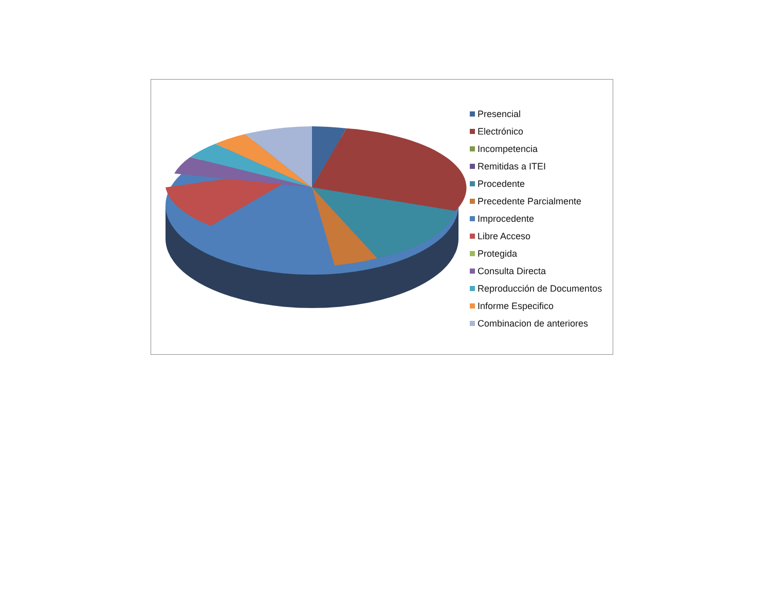Presencial
Electrónico
Incompetencia
Remitidas a ITEI
Procedente
Precedente Parcialmente
Improcedente
Libre Acceso
Protegida
Consulta Directa
Reproducción de Documentos
Informe Especifico
Combinacion de anteriores